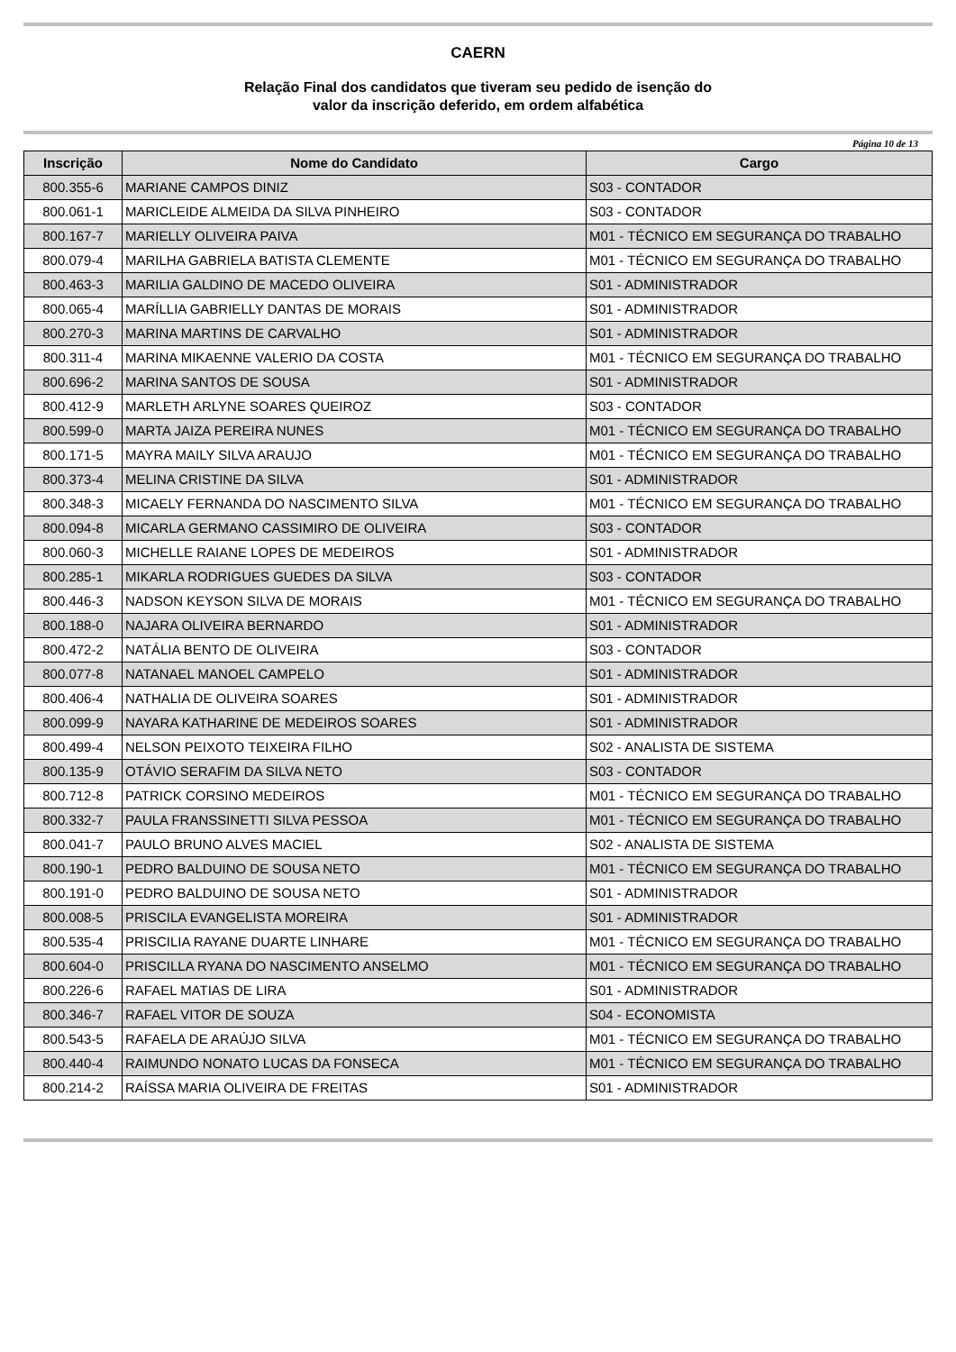CAERN
Relação Final dos candidatos que tiveram seu pedido de isenção do
valor da inscrição deferido, em ordem alfabética
Página 10 de 13
| Inscrição | Nome do Candidato | Cargo |
| --- | --- | --- |
| 800.355-6 | MARIANE CAMPOS DINIZ | S03 - CONTADOR |
| 800.061-1 | MARICLEIDE ALMEIDA DA SILVA PINHEIRO | S03 - CONTADOR |
| 800.167-7 | MARIELLY OLIVEIRA PAIVA | M01 - TÉCNICO EM SEGURANÇA DO TRABALHO |
| 800.079-4 | MARILHA GABRIELA BATISTA CLEMENTE | M01 - TÉCNICO EM SEGURANÇA DO TRABALHO |
| 800.463-3 | MARILIA GALDINO DE MACEDO OLIVEIRA | S01 - ADMINISTRADOR |
| 800.065-4 | MARÍLLIA GABRIELLY DANTAS DE MORAIS | S01 - ADMINISTRADOR |
| 800.270-3 | MARINA MARTINS DE CARVALHO | S01 - ADMINISTRADOR |
| 800.311-4 | MARINA MIKAENNE VALERIO DA COSTA | M01 - TÉCNICO EM SEGURANÇA DO TRABALHO |
| 800.696-2 | MARINA SANTOS DE SOUSA | S01 - ADMINISTRADOR |
| 800.412-9 | MARLETH ARLYNE SOARES QUEIROZ | S03 - CONTADOR |
| 800.599-0 | MARTA JAIZA PEREIRA NUNES | M01 - TÉCNICO EM SEGURANÇA DO TRABALHO |
| 800.171-5 | MAYRA MAILY SILVA ARAUJO | M01 - TÉCNICO EM SEGURANÇA DO TRABALHO |
| 800.373-4 | MELINA CRISTINE DA SILVA | S01 - ADMINISTRADOR |
| 800.348-3 | MICAELY FERNANDA DO NASCIMENTO SILVA | M01 - TÉCNICO EM SEGURANÇA DO TRABALHO |
| 800.094-8 | MICARLA GERMANO CASSIMIRO DE OLIVEIRA | S03 - CONTADOR |
| 800.060-3 | MICHELLE RAIANE LOPES DE MEDEIROS | S01 - ADMINISTRADOR |
| 800.285-1 | MIKARLA RODRIGUES GUEDES DA SILVA | S03 - CONTADOR |
| 800.446-3 | NADSON KEYSON SILVA DE MORAIS | M01 - TÉCNICO EM SEGURANÇA DO TRABALHO |
| 800.188-0 | NAJARA OLIVEIRA BERNARDO | S01 - ADMINISTRADOR |
| 800.472-2 | NATÁLIA BENTO DE OLIVEIRA | S03 - CONTADOR |
| 800.077-8 | NATANAEL MANOEL CAMPELO | S01 - ADMINISTRADOR |
| 800.406-4 | NATHALIA DE OLIVEIRA SOARES | S01 - ADMINISTRADOR |
| 800.099-9 | NAYARA KATHARINE DE MEDEIROS SOARES | S01 - ADMINISTRADOR |
| 800.499-4 | NELSON PEIXOTO TEIXEIRA FILHO | S02 - ANALISTA DE SISTEMA |
| 800.135-9 | OTÁVIO SERAFIM DA SILVA NETO | S03 - CONTADOR |
| 800.712-8 | PATRICK CORSINO MEDEIROS | M01 - TÉCNICO EM SEGURANÇA DO TRABALHO |
| 800.332-7 | PAULA FRANSSINETTI SILVA PESSOA | M01 - TÉCNICO EM SEGURANÇA DO TRABALHO |
| 800.041-7 | PAULO BRUNO ALVES MACIEL | S02 - ANALISTA DE SISTEMA |
| 800.190-1 | PEDRO BALDUINO DE SOUSA NETO | M01 - TÉCNICO EM SEGURANÇA DO TRABALHO |
| 800.191-0 | PEDRO BALDUINO DE SOUSA NETO | S01 - ADMINISTRADOR |
| 800.008-5 | PRISCILA EVANGELISTA MOREIRA | S01 - ADMINISTRADOR |
| 800.535-4 | PRISCILIA RAYANE DUARTE LINHARE | M01 - TÉCNICO EM SEGURANÇA DO TRABALHO |
| 800.604-0 | PRISCILLA RYANA DO NASCIMENTO ANSELMO | M01 - TÉCNICO EM SEGURANÇA DO TRABALHO |
| 800.226-6 | RAFAEL MATIAS DE LIRA | S01 - ADMINISTRADOR |
| 800.346-7 | RAFAEL VITOR DE SOUZA | S04 - ECONOMISTA |
| 800.543-5 | RAFAELA DE ARAÚJO SILVA | M01 - TÉCNICO EM SEGURANÇA DO TRABALHO |
| 800.440-4 | RAIMUNDO NONATO LUCAS DA FONSECA | M01 - TÉCNICO EM SEGURANÇA DO TRABALHO |
| 800.214-2 | RAÍSSA MARIA OLIVEIRA DE FREITAS | S01 - ADMINISTRADOR |